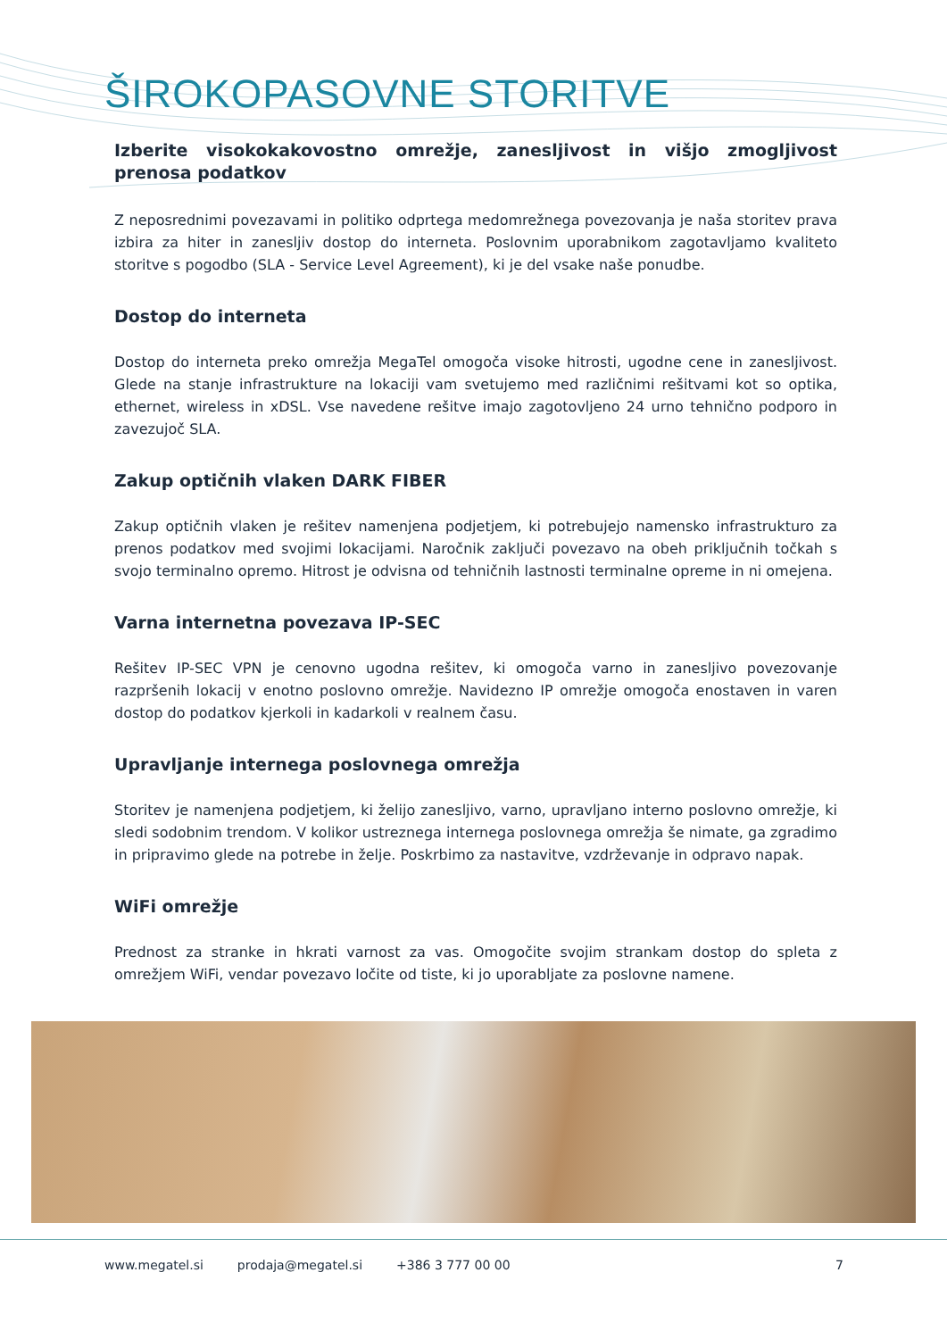ŠIROKOPASOVNE STORITVE
Izberite visokokakovostno omrežje, zanesljivost in višjo zmogljivost prenosa podatkov
Z neposrednimi povezavami in politiko odprtega medomrežnega povezovanja je naša storitev prava izbira za hiter in zanesljiv dostop do interneta. Poslovnim uporabnikom zagotavljamo kvaliteto storitve s pogodbo (SLA - Service Level Agreement), ki je del vsake naše ponudbe.
Dostop do interneta
Dostop do interneta preko omrežja MegaTel omogoča visoke hitrosti, ugodne cene in zanesljivost. Glede na stanje infrastrukture na lokaciji vam svetujemo med različnimi rešitvami kot so optika, ethernet, wireless in xDSL. Vse navedene rešitve imajo zagotovljeno 24 urno tehnično podporo in zavezujoč SLA.
Zakup optičnih vlaken DARK FIBER
Zakup optičnih vlaken je rešitev namenjena podjetjem, ki potrebujejo namensko infrastrukturo za prenos podatkov med svojimi lokacijami. Naročnik zaključi povezavo na obeh priključnih točkah s svojo terminalno opremo. Hitrost je odvisna od tehničnih lastnosti terminalne opreme in ni omejena.
Varna internetna povezava IP-SEC
Rešitev IP-SEC VPN je cenovno ugodna rešitev, ki omogoča varno in zanesljivo povezovanje razpršenih lokacij v enotno poslovno omrežje. Navidezno IP omrežje omogoča enostaven in varen dostop do podatkov kjerkoli in kadarkoli v realnem času.
Upravljanje internega poslovnega omrežja
Storitev je namenjena podjetjem, ki želijo zanesljivo, varno, upravljano interno poslovno omrežje, ki sledi sodobnim trendom. V kolikor ustreznega internega poslovnega omrežja še nimate, ga zgradimo in pripravimo glede na potrebe in želje. Poskrbimo za nastavitve, vzdrževanje in odpravo napak.
WiFi omrežje
Prednost za stranke in hkrati varnost za vas. Omogočite svojim strankam dostop do spleta z omrežjem WiFi, vendar povezavo ločite od tiste, ki jo uporabljate za poslovne namene.
www.megatel.si prodaja@megatel.si +386 3 777 00 00 7